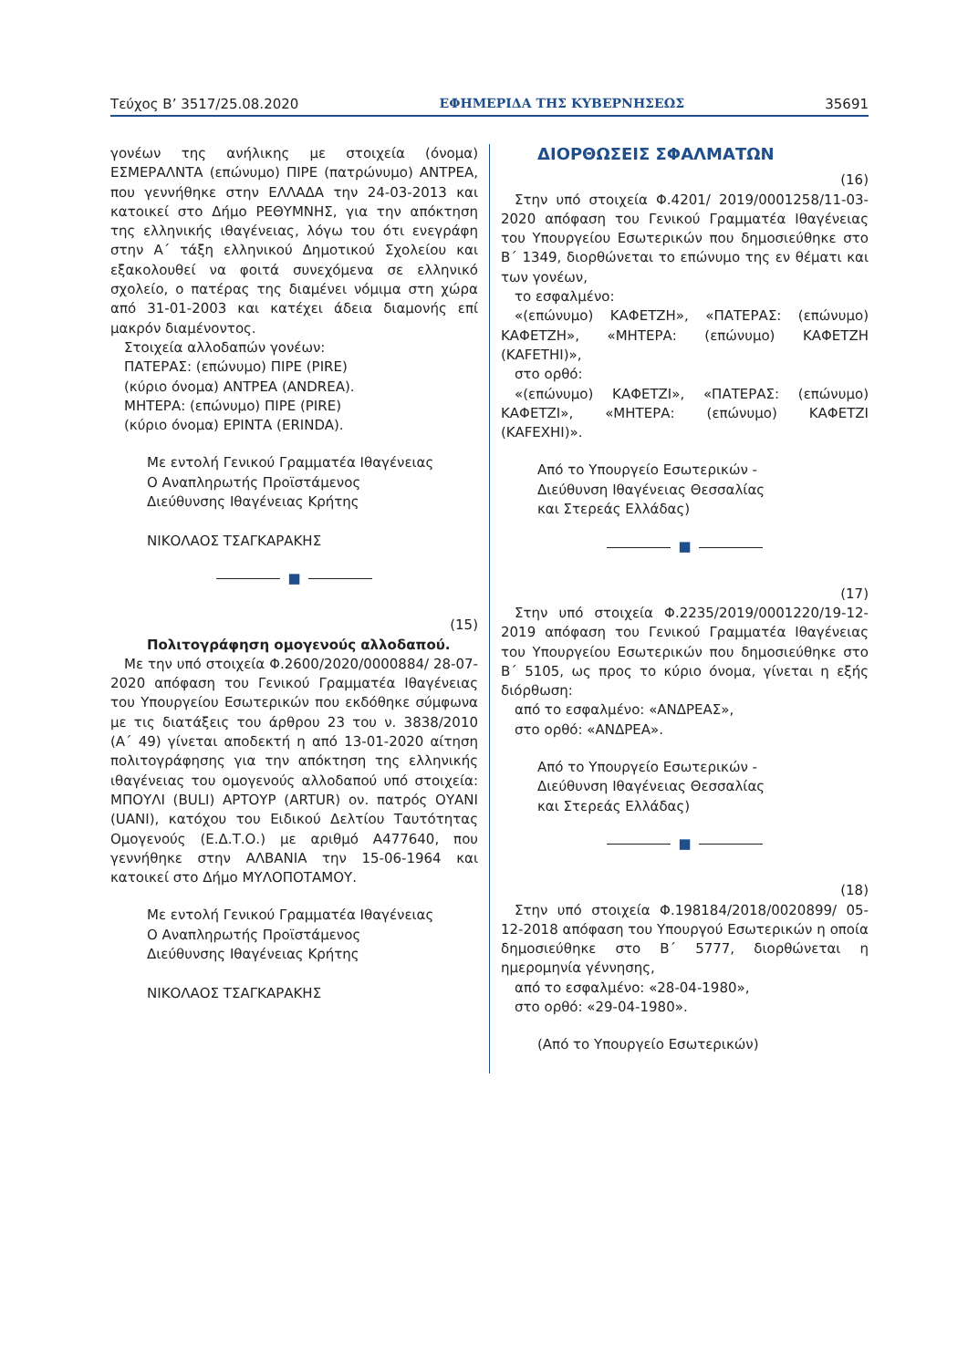Τεύχος Β’ 3517/25.08.2020 ΕΦΗΜΕΡΙΔΑ ΤΗΣ ΚΥΒΕΡΝΗΣΕΩΣ 35691
γονέων της ανήλικης με στοιχεία (όνομα) ΕΣΜΕΡΑΛΝΤΑ (επώνυμο) ΠΙΡΕ (πατρώνυμο) ΑΝΤΡΕΑ, που γεννήθηκε στην ΕΛΛΑΔΑ την 24-03-2013 και κατοικεί στο Δήμο ΡΕΘΥΜΝΗΣ, για την απόκτηση της ελληνικής ιθαγένειας, λόγω του ότι ενεγράφη στην Α΄ τάξη ελληνικού Δημοτικού Σχολείου και εξακολουθεί να φοιτά συνεχόμενα σε ελληνικό σχολείο, ο πατέρας της διαμένει νόμιμα στη χώρα από 31-01-2003 και κατέχει άδεια διαμονής επί μακρόν διαμένοντος.
Στοιχεία αλλοδαπών γονέων:
ΠΑΤΕΡΑΣ: (επώνυμο) ΠΙΡΕ (PIRE)
(κύριο όνομα) ΑΝΤΡΕΑ (ANDREA).
ΜΗΤΕΡΑ: (επώνυμο) ΠΙΡΕ (PIRE)
(κύριο όνομα) ΕΡΙΝΤΑ (ERINDA).
Με εντολή Γενικού Γραμματέα Ιθαγένειας
Ο Αναπληρωτής Προϊστάμενος
Διεύθυνσης Ιθαγένειας Κρήτης
ΝΙΚΟΛΑΟΣ ΤΣΑΓΚΑΡΑΚΗΣ
■
(15)
Πολιτογράφηση ομογενούς αλλοδαπού.
Με την υπό στοιχεία Φ.2600/2020/0000884/ 28-07-2020 απόφαση του Γενικού Γραμματέα Ιθαγένειας του Υπουργείου Εσωτερικών που εκδόθηκε σύμφωνα με τις διατάξεις του άρθρου 23 του ν. 3838/2010 (Α΄ 49) γίνεται αποδεκτή η από 13-01-2020 αίτηση πολιτογράφησης για την απόκτηση της ελληνικής ιθαγένειας του ομογενούς αλλοδαπού υπό στοιχεία: ΜΠΟΥΛΙ (BULI) ΑΡΤΟΥΡ (ARTUR) ον. πατρός ΟΥΑΝΙ (UANI), κατόχου του Ειδικού Δελτίου Ταυτότητας Ομογενούς (Ε.Δ.Τ.Ο.) με αριθμό Α477640, που γεννήθηκε στην ΑΛΒΑΝΙΑ την 15-06-1964 και κατοικεί στο Δήμο ΜΥΛΟΠΟΤΑΜΟΥ.
Με εντολή Γενικού Γραμματέα Ιθαγένειας
Ο Αναπληρωτής Προϊστάμενος
Διεύθυνσης Ιθαγένειας Κρήτης
ΝΙΚΟΛΑΟΣ ΤΣΑΓΚΑΡΑΚΗΣ
ΔΙΟΡΘΩΣΕΙΣ ΣΦΑΛΜΑΤΩΝ
(16)
Στην υπό στοιχεία Φ.4201/ 2019/0001258/11-03-2020 απόφαση του Γενικού Γραμματέα Ιθαγένειας του Υπουργείου Εσωτερικών που δημοσιεύθηκε στο Β΄ 1349, διορθώνεται το επώνυμο της εν θέματι και των γονέων,
το εσφαλμένο:
«(επώνυμο) ΚΑΦΕΤΖΗ», «ΠΑΤΕΡΑΣ: (επώνυμο) ΚΑΦΕΤΖΗ», «ΜΗΤΕΡΑ: (επώνυμο) ΚΑΦΕΤΖΗ (KAFETHI)»,
στο ορθό:
«(επώνυμο) ΚΑΦΕΤΖΙ», «ΠΑΤΕΡΑΣ: (επώνυμο) ΚΑΦΕΤΖΙ», «ΜΗΤΕΡΑ: (επώνυμο) ΚΑΦΕΤΖΙ (KAFEXHI)».
Από το Υπουργείο Εσωτερικών -
Διεύθυνση Ιθαγένειας Θεσσαλίας
και Στερεάς Ελλάδας)
■
(17)
Στην υπό στοιχεία Φ.2235/2019/0001220/19-12-2019 απόφαση του Γενικού Γραμματέα Ιθαγένειας του Υπουργείου Εσωτερικών που δημοσιεύθηκε στο Β΄ 5105, ως προς το κύριο όνομα, γίνεται η εξής διόρθωση:
από το εσφαλμένο: «ΑΝΔΡΕΑΣ»,
στο ορθό: «ΑΝΔΡΕΑ».
Από το Υπουργείο Εσωτερικών -
Διεύθυνση Ιθαγένειας Θεσσαλίας
και Στερεάς Ελλάδας)
■
(18)
Στην υπό στοιχεία Φ.198184/2018/0020899/ 05-12-2018 απόφαση του Υπουργού Εσωτερικών η οποία δημοσιεύθηκε στο Β΄ 5777, διορθώνεται η ημερομηνία γέννησης,
από το εσφαλμένο: «28-04-1980»,
στο ορθό: «29-04-1980».
(Από το Υπουργείο Εσωτερικών)